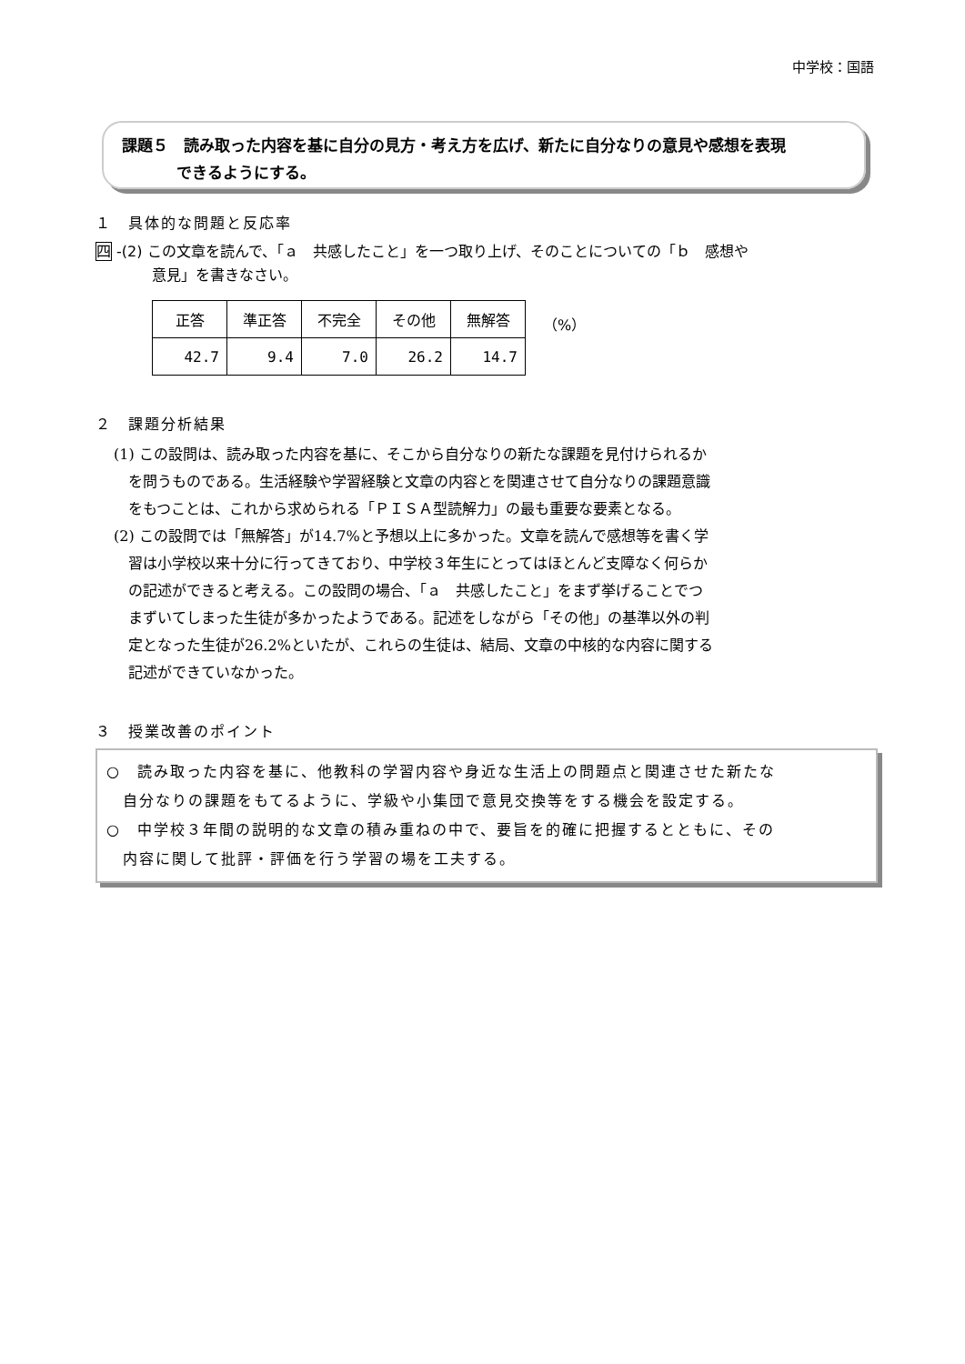中学校：国語
課題５　読み取った内容を基に自分の見方・考え方を広げ、新たに自分なりの意見や感想を表現
できるようにする。
１　具体的な問題と反応率
四 -(2) この文章を読んで、「ａ　共感したこと」を一つ取り上げ、そのことについての「ｂ　感想や
意見」を書きなさい。
| 正答 | 準正答 | 不完全 | その他 | 無解答 |
| --- | --- | --- | --- | --- |
| 42.7 | 9.4 | 7.0 | 26.2 | 14.7 |
（%）
２　課題分析結果
(1) この設問は、読み取った内容を基に、そこから自分なりの新たな課題を見付けられるか
　を問うものである。生活経験や学習経験と文章の内容とを関連させて自分なりの課題意識
　をもつことは、これから求められる「ＰＩＳＡ型読解力」の最も重要な要素となる。
(2) この設問では「無解答」が14.7%と予想以上に多かった。文章を読んで感想等を書く学
　習は小学校以来十分に行ってきており、中学校３年生にとってはほとんど支障なく何らか
　の記述ができると考える。この設問の場合、「ａ　共感したこと」をまず挙げることでつ
　まずいてしまった生徒が多かったようである。記述をしながら「その他」の基準以外の判
　定となった生徒が26.2%といたが、これらの生徒は、結局、文章の中核的な内容に関する
　記述ができていなかった。
３　授業改善のポイント
○　読み取った内容を基に、他教科の学習内容や身近な生活上の問題点と関連させた新たな
　自分なりの課題をもてるように、学級や小集団で意見交換等をする機会を設定する。
○　中学校３年間の説明的な文章の積み重ねの中で、要旨を的確に把握するとともに、その
　内容に関して批評・評価を行う学習の場を工夫する。